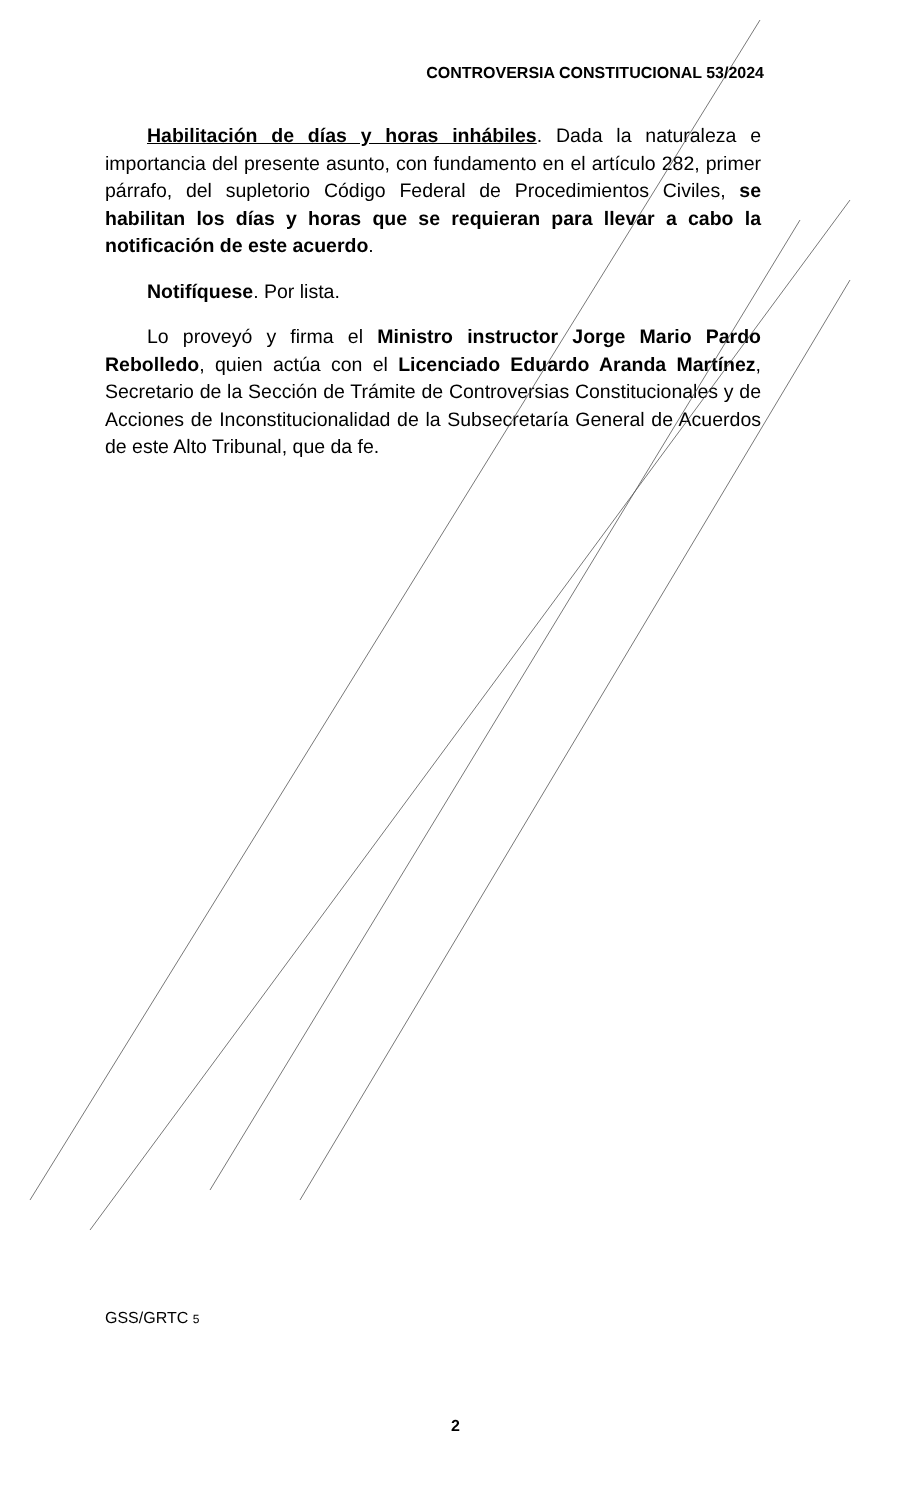CONTROVERSIA CONSTITUCIONAL 53/2024
Habilitación de días y horas inhábiles. Dada la naturaleza e importancia del presente asunto, con fundamento en el artículo 282, primer párrafo, del supletorio Código Federal de Procedimientos Civiles, se habilitan los días y horas que se requieran para llevar a cabo la notificación de este acuerdo.
Notifíquese. Por lista.
Lo proveyó y firma el Ministro instructor Jorge Mario Pardo Rebolledo, quien actúa con el Licenciado Eduardo Aranda Martínez, Secretario de la Sección de Trámite de Controversias Constitucionales y de Acciones de Inconstitucionalidad de la Subsecretaría General de Acuerdos de este Alto Tribunal, que da fe.
GSS/GRTC 5
2